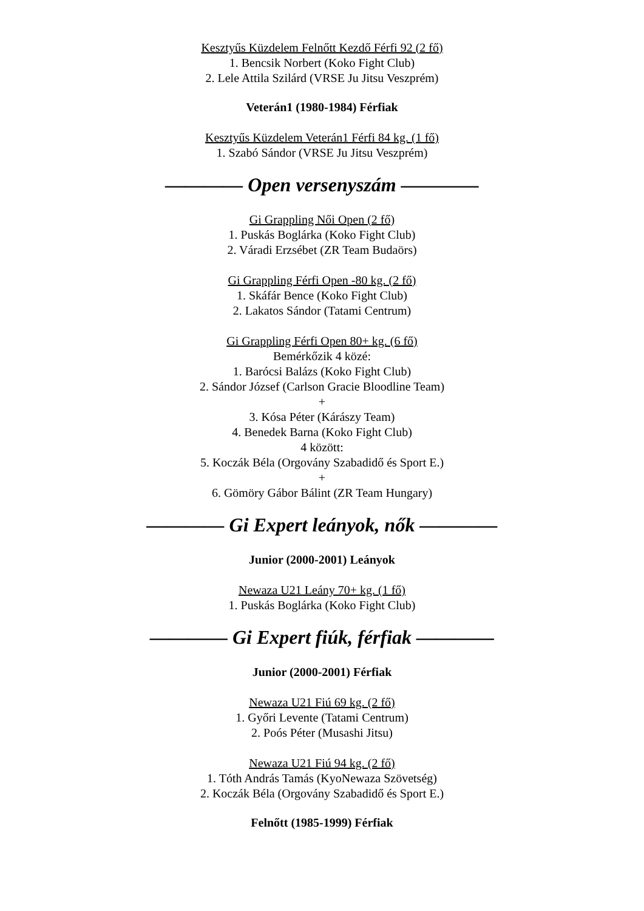Kesztyűs Küzdelem Felnőtt Kezdő Férfi 92 (2 fő)
1. Bencsik Norbert (Koko Fight Club)
2. Lele Attila Szilárd (VRSE Ju Jitsu Veszprém)
Veterán1 (1980-1984) Férfiak
Kesztyűs Küzdelem Veterán1 Férfi 84 kg. (1 fő)
1. Szabó Sándor (VRSE Ju Jitsu Veszprém)
———— Open versenyszám ————
Gi Grappling Női Open (2 fő)
1. Puskás Boglárka (Koko Fight Club)
2. Váradi Erzsébet (ZR Team Budaörs)
Gi Grappling Férfi Open -80 kg. (2 fő)
1. Skáfár Bence (Koko Fight Club)
2. Lakatos Sándor (Tatami Centrum)
Gi Grappling Férfi Open 80+ kg. (6 fő)
Bemérkőzik 4 közé:
1. Barócsi Balázs (Koko Fight Club)
2. Sándor József (Carlson Gracie Bloodline Team)
+
3. Kósa Péter (Kárászy Team)
4. Benedek Barna (Koko Fight Club)
4 között:
5. Koczák Béla (Orgovány Szabadidő és Sport E.)
+
6. Gömöry Gábor Bálint (ZR Team Hungary)
———— Gi Expert leányok, nők ————
Junior (2000-2001) Leányok
Newaza U21 Leány 70+ kg. (1 fő)
1. Puskás Boglárka (Koko Fight Club)
———— Gi Expert fiúk, férfiak ————
Junior (2000-2001) Férfiak
Newaza U21 Fiú 69 kg. (2 fő)
1. Győri Levente (Tatami Centrum)
2. Poós Péter (Musashi Jitsu)
Newaza U21 Fiú 94 kg. (2 fő)
1. Tóth András Tamás (KyoNewaza Szövetség)
2. Koczák Béla (Orgovány Szabadidő és Sport E.)
Felnőtt (1985-1999) Férfiak